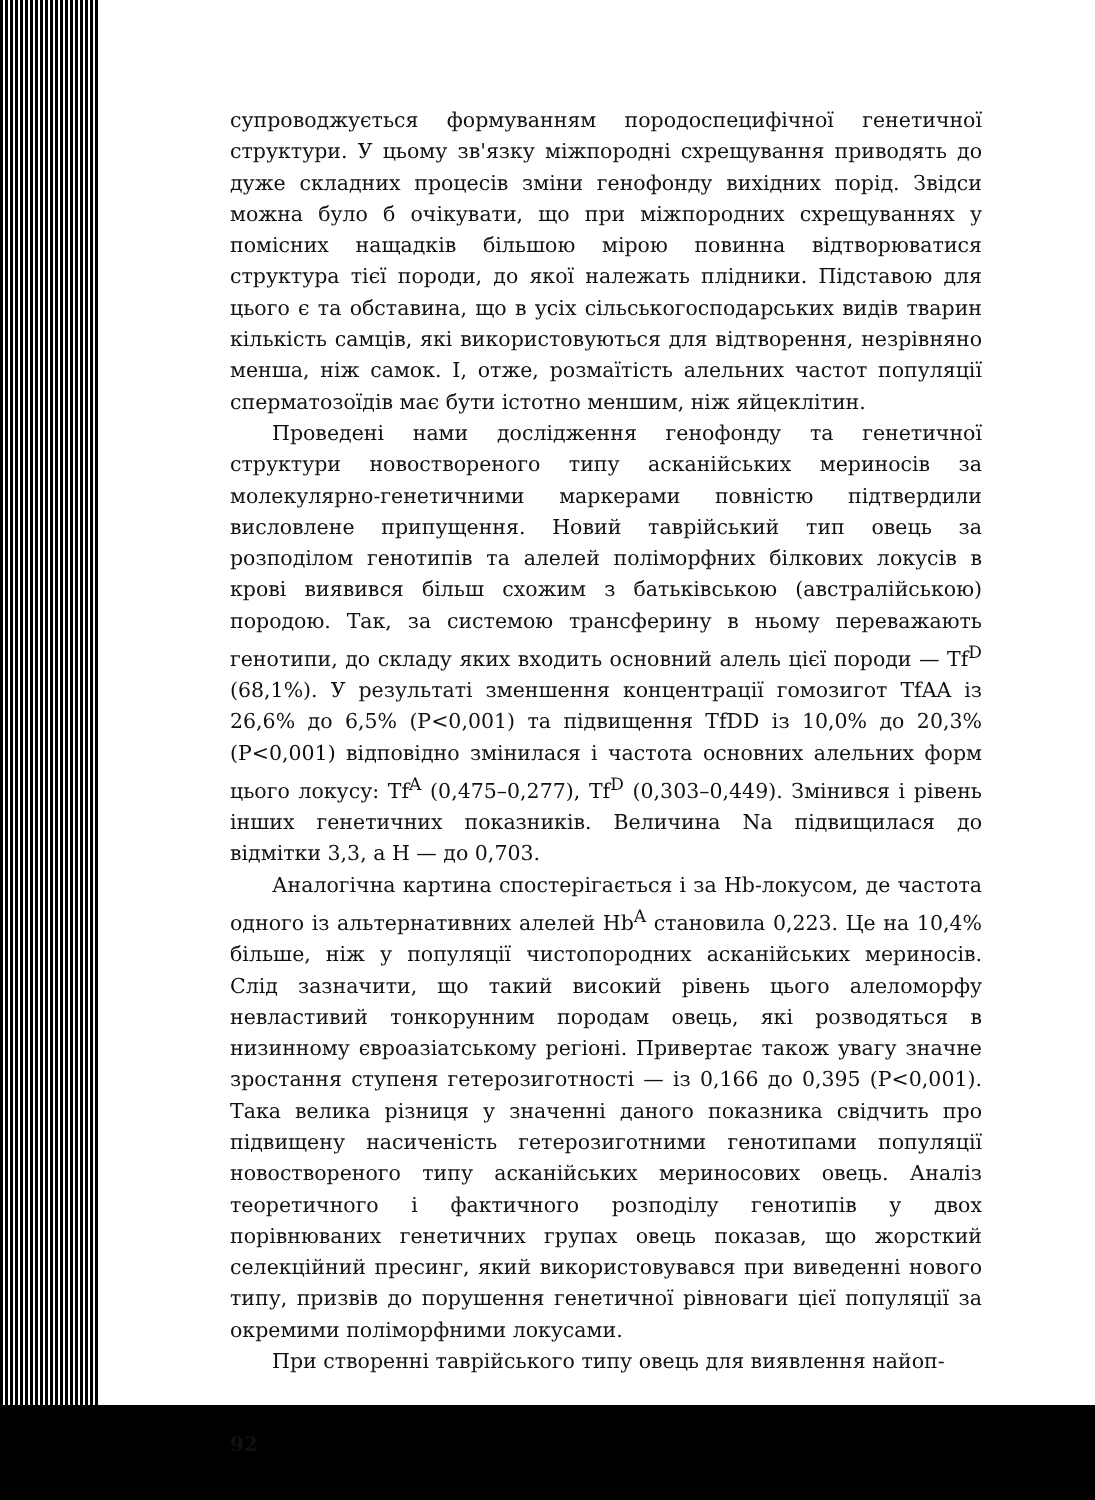супроводжується формуванням породоспецифічної генетичної структури. У цьому зв'язку міжпородні схрещування приводять до дуже складних процесів зміни генофонду вихідних порід. Звідси можна було б очікувати, що при міжпородних схрещуваннях у помісних нащадків більшою мірою повинна відтворюватися структура тієї породи, до якої належать плідники. Підставою для цього є та обставина, що в усіх сільськогосподарських видів тварин кількість самців, які використовуються для відтворення, незрівняно менша, ніж самок. І, отже, розмаїтість алельних частот популяції сперматозоїдів має бути істотно меншим, ніж яйцеклітин.
Проведені нами дослідження генофонду та генетичної структури новоствореного типу асканійських мериносів за молекулярно-генетичними маркерами повністю підтвердили висловлене припущення. Новий таврійський тип овець за розподілом генотипів та алелей поліморфних білкових локусів в крові виявився більш схожим з батьківською (австралійською) породою. Так, за системою трансферину в ньому переважають генотипи, до складу яких входить основний алель цієї породи — Tf<sup>D</sup> (68,1%). У результаті зменшення концентрації гомозигот TfAA із 26,6% до 6,5% (P<0,001) та підвищення TfDD із 10,0% до 20,3% (P<0,001) відповідно змінилася і частота основних алельних форм цього локусу: Tf<sup>A</sup> (0,475–0,277), Tf<sup>D</sup> (0,303–0,449). Змінився і рівень інших генетичних показників. Величина Na підвищилася до відмітки 3,3, а H — до 0,703.
Аналогічна картина спостерігається і за Hb-локусом, де частота одного із альтернативних алелей Hb<sup>A</sup> становила 0,223. Це на 10,4% більше, ніж у популяції чистопородних асканійських мериносів. Слід зазначити, що такий високий рівень цього алеломорфу невластивий тонкорунним породам овець, які розводяться в низинному євроазіатському регіоні. Привертає також увагу значне зростання ступеня гетерозиготності — із 0,166 до 0,395 (P<0,001). Така велика різниця у значенні даного показника свідчить про підвищену насиченість гетерозиготними генотипами популяції новоствореного типу асканійських мериносових овець. Аналіз теоретичного і фактичного розподілу генотипів у двох порівнюваних генетичних групах овець показав, що жорсткий селекційний пресинг, який використовувався при виведенні нового типу, призвів до порушення генетичної рівноваги цієї популяції за окремими поліморфними локусами.
При створенні таврійського типу овець для виявлення найоп-
92